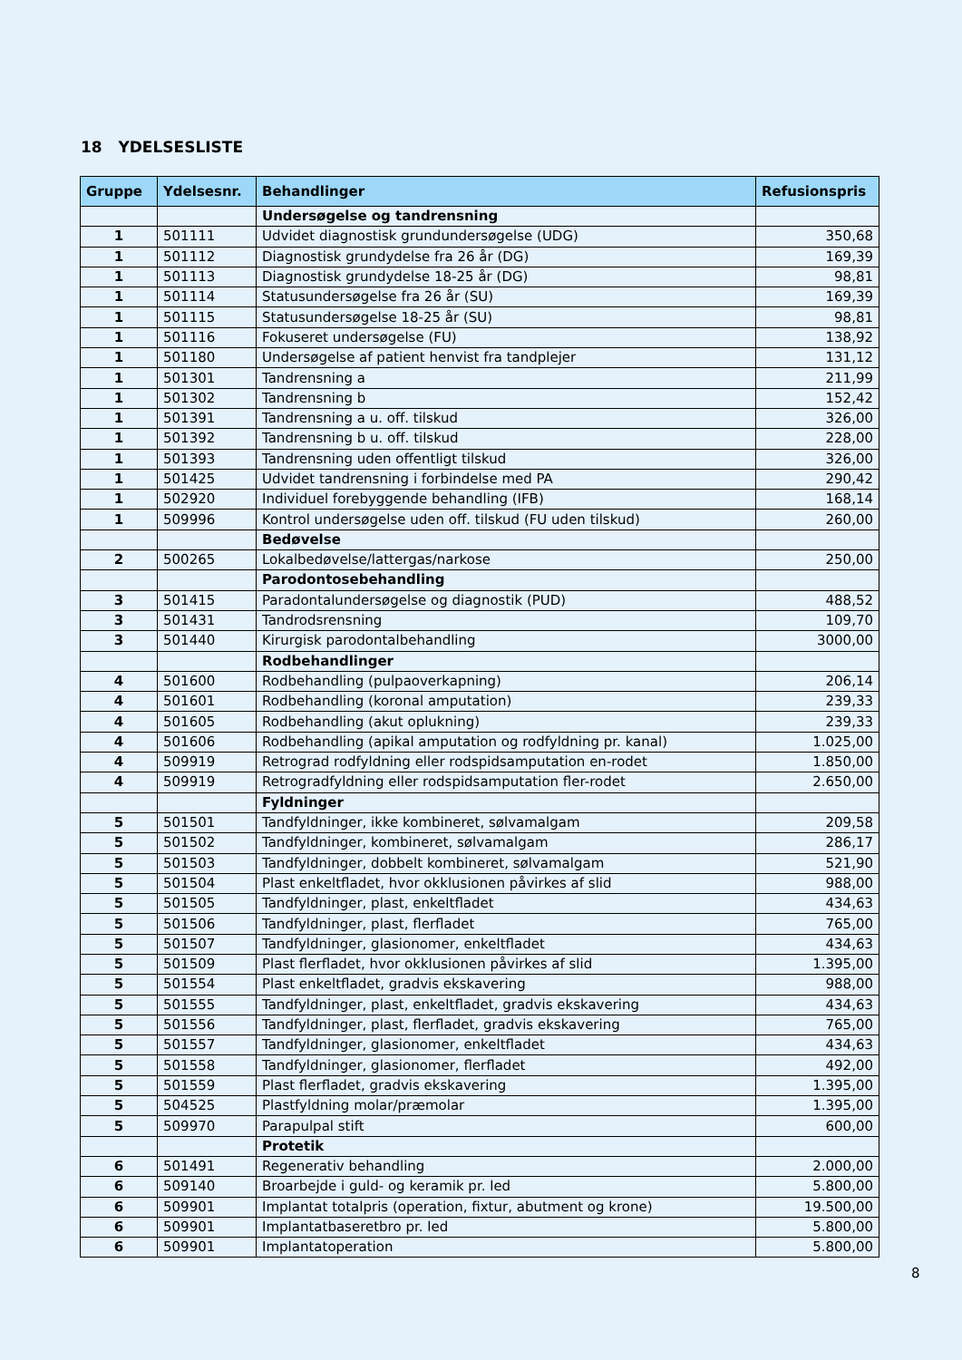18 YDELSESLISTE
| Gruppe | Ydelsesnr. | Behandlinger | Refusionspris |
| --- | --- | --- | --- |
| | | Undersøgelse og tandrensning | |
| 1 | 501111 | Udvidet diagnostisk grundundersøgelse (UDG) | 350,68 |
| 1 | 501112 | Diagnostisk grundydelse fra 26 år (DG) | 169,39 |
| 1 | 501113 | Diagnostisk grundydelse 18-25 år (DG) | 98,81 |
| 1 | 501114 | Statusundersøgelse fra 26 år (SU) | 169,39 |
| 1 | 501115 | Statusundersøgelse 18-25 år (SU) | 98,81 |
| 1 | 501116 | Fokuseret undersøgelse (FU) | 138,92 |
| 1 | 501180 | Undersøgelse af patient henvist fra tandplejer | 131,12 |
| 1 | 501301 | Tandrensning a | 211,99 |
| 1 | 501302 | Tandrensning b | 152,42 |
| 1 | 501391 | Tandrensning a u. off. tilskud | 326,00 |
| 1 | 501392 | Tandrensning b u. off. tilskud | 228,00 |
| 1 | 501393 | Tandrensning uden offentligt tilskud | 326,00 |
| 1 | 501425 | Udvidet tandrensning i forbindelse med PA | 290,42 |
| 1 | 502920 | Individuel forebyggende behandling (IFB) | 168,14 |
| 1 | 509996 | Kontrol undersøgelse uden off. tilskud (FU uden tilskud) | 260,00 |
| | | Bedøvelse | |
| 2 | 500265 | Lokalbedøvelse/lattergas/narkose | 250,00 |
| | | Parodontosebehandling | |
| 3 | 501415 | Paradontalundersøgelse og diagnostik (PUD) | 488,52 |
| 3 | 501431 | Tandrodsrensning | 109,70 |
| 3 | 501440 | Kirurgisk parodontalbehandling | 3000,00 |
| | | Rodbehandlinger | |
| 4 | 501600 | Rodbehandling (pulpaoverkapning) | 206,14 |
| 4 | 501601 | Rodbehandling (koronal amputation) | 239,33 |
| 4 | 501605 | Rodbehandling (akut oplukning) | 239,33 |
| 4 | 501606 | Rodbehandling (apikal amputation og rodfyldning pr. kanal) | 1.025,00 |
| 4 | 509919 | Retrograd rodfyldning eller rodspidsamputation en-rodet | 1.850,00 |
| 4 | 509919 | Retrogradfyldning eller rodspidsamputation fler-rodet | 2.650,00 |
| | | Fyldninger | |
| 5 | 501501 | Tandfyldninger, ikke kombineret, sølvamalgam | 209,58 |
| 5 | 501502 | Tandfyldninger, kombineret, sølvamalgam | 286,17 |
| 5 | 501503 | Tandfyldninger, dobbelt kombineret, sølvamalgam | 521,90 |
| 5 | 501504 | Plast enkeltfladet, hvor okklusionen påvirkes af slid | 988,00 |
| 5 | 501505 | Tandfyldninger, plast, enkeltfladet | 434,63 |
| 5 | 501506 | Tandfyldninger, plast, flerfladet | 765,00 |
| 5 | 501507 | Tandfyldninger, glasionomer, enkeltfladet | 434,63 |
| 5 | 501509 | Plast flerfladet, hvor okklusionen påvirkes af slid | 1.395,00 |
| 5 | 501554 | Plast enkeltfladet, gradvis ekskavering | 988,00 |
| 5 | 501555 | Tandfyldninger, plast, enkeltfladet, gradvis ekskavering | 434,63 |
| 5 | 501556 | Tandfyldninger, plast, flerfladet, gradvis ekskavering | 765,00 |
| 5 | 501557 | Tandfyldninger, glasionomer, enkeltfladet | 434,63 |
| 5 | 501558 | Tandfyldninger, glasionomer, flerfladet | 492,00 |
| 5 | 501559 | Plast flerfladet, gradvis ekskavering | 1.395,00 |
| 5 | 504525 | Plastfyldning molar/præmolar | 1.395,00 |
| 5 | 509970 | Parapulpal stift | 600,00 |
| | | Protetik | |
| 6 | 501491 | Regenerativ behandling | 2.000,00 |
| 6 | 509140 | Broarbejde i guld- og keramik pr. led | 5.800,00 |
| 6 | 509901 | Implantat totalpris (operation, fixtur, abutment og krone) | 19.500,00 |
| 6 | 509901 | Implantatbaseretbro pr. led | 5.800,00 |
| 6 | 509901 | Implantatoperation | 5.800,00 |
8